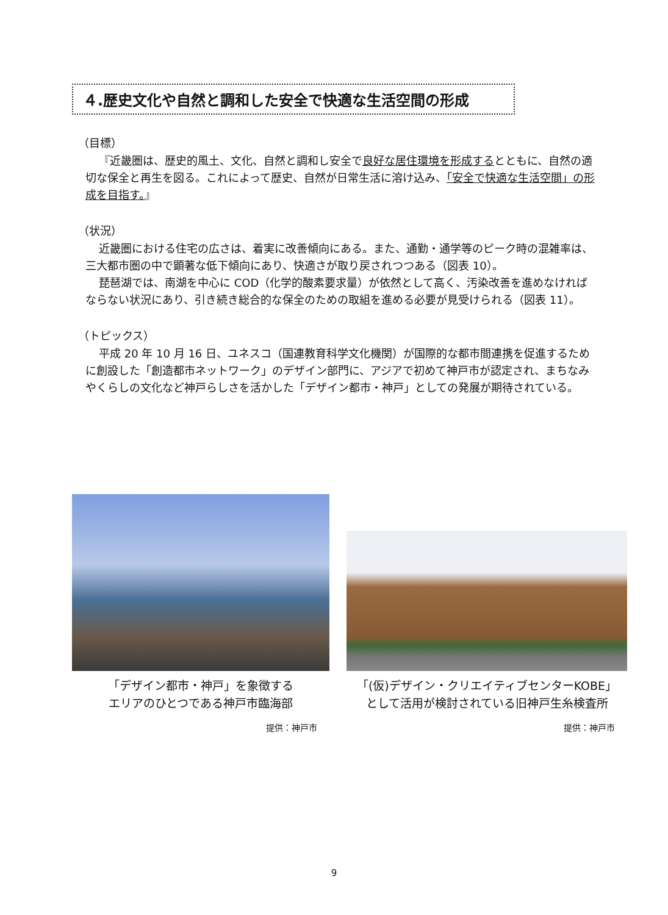４.歴史文化や自然と調和した安全で快適な生活空間の形成
（目標）
『近畿圏は、歴史的風土、文化、自然と調和し安全で良好な居住環境を形成するとともに、自然の適切な保全と再生を図る。これによって歴史、自然が日常生活に溶け込み、「安全で快適な生活空間」の形成を目指す。』
（状況）
近畿圏における住宅の広さは、着実に改善傾向にある。また、通勤・通学等のピーク時の混雑率は、三大都市圏の中で顕著な低下傾向にあり、快適さが取り戻されつつある（図表 10）。
琵琶湖では、南湖を中心に COD（化学的酸素要求量）が依然として高く、汚染改善を進めなければならない状況にあり、引き続き総合的な保全のための取組を進める必要が見受けられる（図表 11）。
（トピックス）
平成 20 年 10 月 16 日、ユネスコ（国連教育科学文化機関）が国際的な都市間連携を促進するために創設した「創造都市ネットワーク」のデザイン部門に、アジアで初めて神戸市が認定され、まちなみやくらしの文化など神戸らしさを活かした「デザイン都市・神戸」としての発展が期待されている。
「デザイン都市・神戸」を象徴する
エリアのひとつである神戸市臨海部
提供：神戸市
「(仮)デザイン・クリエイティブセンターKOBE」
として活用が検討されている旧神戸生糸検査所
提供：神戸市
9